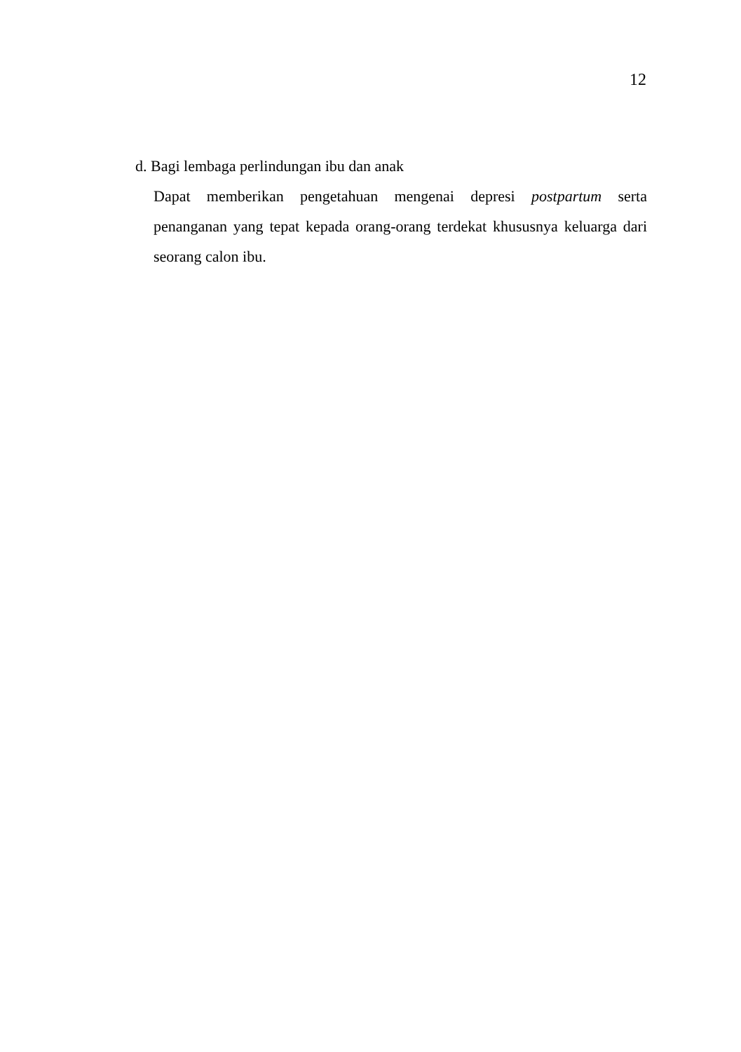12
d. Bagi lembaga perlindungan ibu dan anak
Dapat memberikan pengetahuan mengenai depresi postpartum serta penanganan yang tepat kepada orang-orang terdekat khususnya keluarga dari seorang calon ibu.